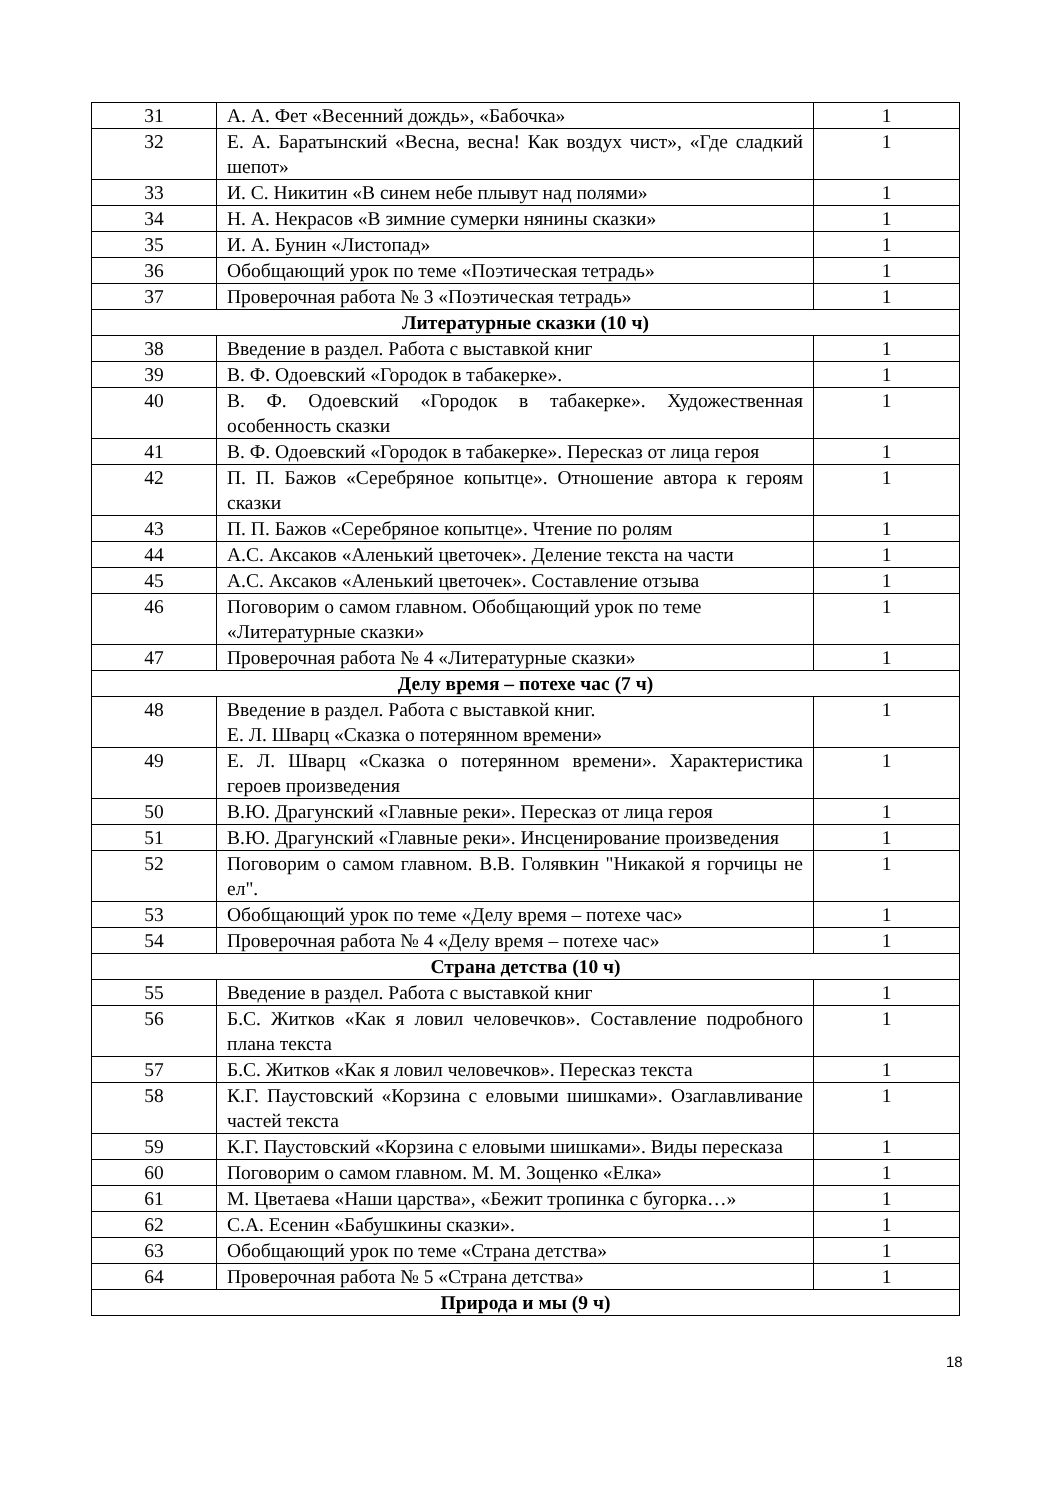| 31 | А. А. Фет «Весенний дождь», «Бабочка» | 1 |
| 32 | Е. А. Баратынский «Весна, весна! Как воздух чист», «Где сладкий шепот» | 1 |
| 33 | И. С. Никитин «В синем небе плывут над полями» | 1 |
| 34 | Н. А. Некрасов «В зимние сумерки нянины сказки» | 1 |
| 35 | И. А. Бунин «Листопад» | 1 |
| 36 | Обобщающий урок по теме «Поэтическая тетрадь» | 1 |
| 37 | Проверочная работа № 3 «Поэтическая тетрадь» | 1 |
| Литературные сказки (10 ч) | | |
| 38 | Введение в раздел. Работа с выставкой книг | 1 |
| 39 | В. Ф. Одоевский «Городок в табакерке». | 1 |
| 40 | В. Ф. Одоевский «Городок в табакерке». Художественная особенность сказки | 1 |
| 41 | В. Ф. Одоевский «Городок в табакерке». Пересказ от лица героя | 1 |
| 42 | П. П. Бажов «Серебряное копытце». Отношение автора к героям сказки | 1 |
| 43 | П. П. Бажов «Серебряное копытце». Чтение по ролям | 1 |
| 44 | А.С. Аксаков «Аленький цветочек». Деление текста на части | 1 |
| 45 | А.С. Аксаков «Аленький цветочек». Составление отзыва | 1 |
| 46 | Поговорим о самом главном. Обобщающий урок по теме «Литературные сказки» | 1 |
| 47 | Проверочная работа № 4 «Литературные сказки» | 1 |
| Делу время – потехе час (7 ч) | | |
| 48 | Введение в раздел. Работа с выставкой книг. Е. Л. Шварц «Сказка о потерянном времени» | 1 |
| 49 | Е. Л. Шварц «Сказка о потерянном времени». Характеристика героев произведения | 1 |
| 50 | В.Ю. Драгунский «Главные реки». Пересказ от лица героя | 1 |
| 51 | В.Ю. Драгунский «Главные реки». Инсценирование произведения | 1 |
| 52 | Поговорим о самом главном. В.В. Голявкин "Никакой я горчицы не ел". | 1 |
| 53 | Обобщающий урок по теме «Делу время – потехе час» | 1 |
| 54 | Проверочная работа № 4 «Делу время – потехе час» | 1 |
| Страна детства (10 ч) | | |
| 55 | Введение в раздел. Работа с выставкой книг | 1 |
| 56 | Б.С. Житков «Как я ловил человечков». Составление подробного плана текста | 1 |
| 57 | Б.С. Житков «Как я ловил человечков». Пересказ текста | 1 |
| 58 | К.Г. Паустовский «Корзина с еловыми шишками». Озаглавливание частей текста | 1 |
| 59 | К.Г. Паустовский «Корзина с еловыми шишками». Виды пересказа | 1 |
| 60 | Поговорим о самом главном. М. М. Зощенко «Елка» | 1 |
| 61 | М. Цветаева «Наши царства», «Бежит тропинка с бугорка…» | 1 |
| 62 | С.А. Есенин «Бабушкины сказки». | 1 |
| 63 | Обобщающий урок по теме «Страна детства» | 1 |
| 64 | Проверочная работа № 5 «Страна детства» | 1 |
| Природа и мы (9 ч) | | |
18